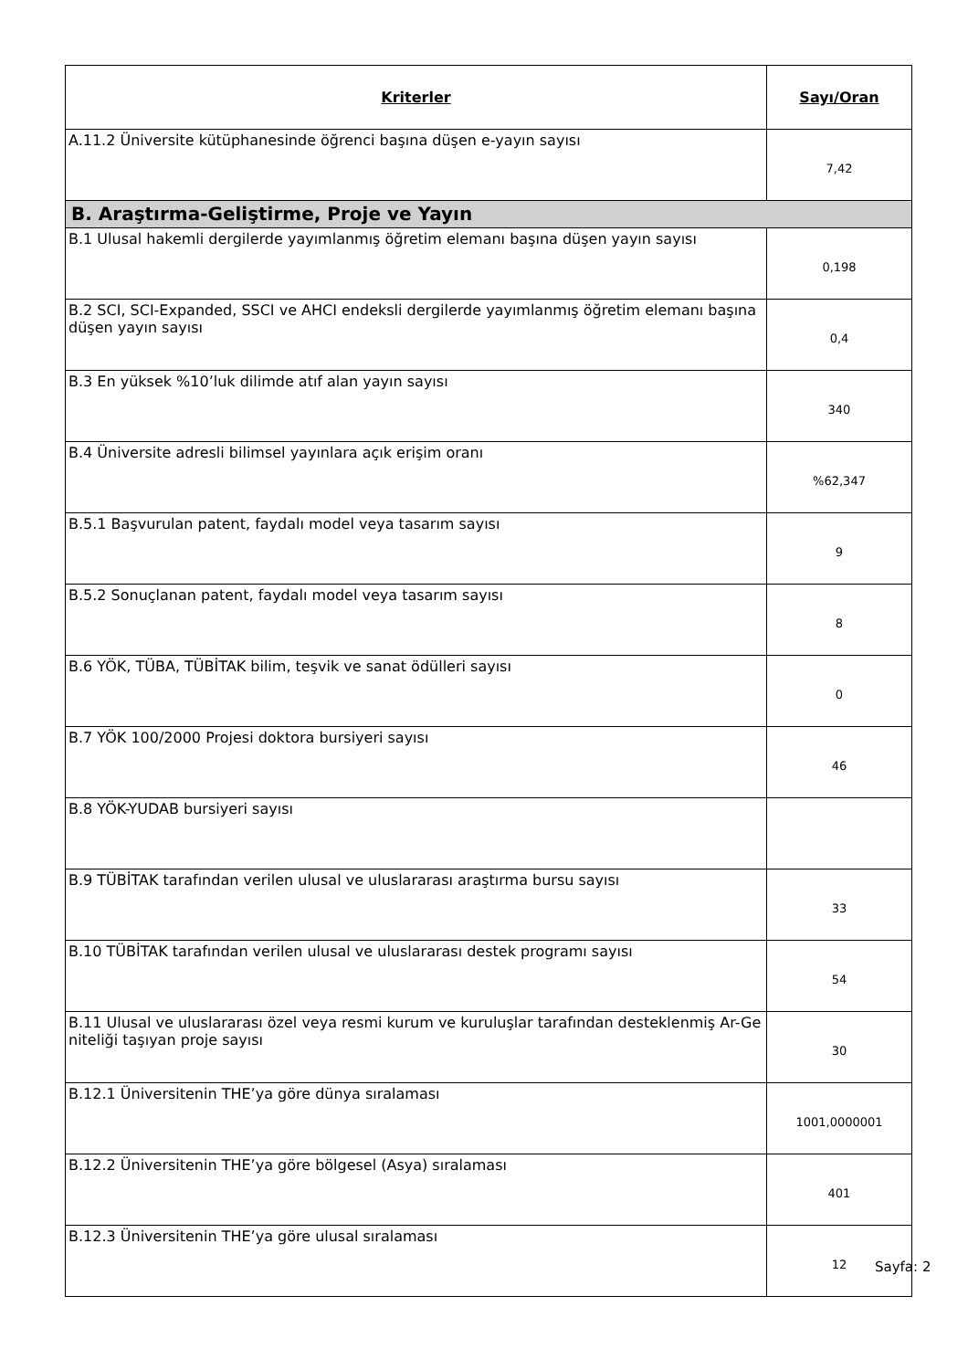| Kriterler | Sayı/Oran |
| --- | --- |
| A.11.2 Üniversite kütüphanesinde öğrenci başına düşen e-yayın sayısı | 7,42 |
| B. Araştırma-Geliştirme, Proje ve Yayın | |
| B.1 Ulusal hakemli dergilerde yayımlanmış öğretim elemanı başına düşen yayın sayısı | 0,198 |
| B.2 SCI, SCI-Expanded, SSCI ve AHCI endeksli dergilerde yayımlanmış öğretim elemanı başına düşen yayın sayısı | 0,4 |
| B.3 En yüksek %10’luk dilimde atıf alan yayın sayısı | 340 |
| B.4 Üniversite adresli bilimsel yayınlara açık erişim oranı | %62,347 |
| B.5.1 Başvurulan patent, faydalı model veya tasarım sayısı | 9 |
| B.5.2 Sonuçlanan patent, faydalı model veya tasarım sayısı | 8 |
| B.6 YÖK, TÜBA, TÜBİTAK bilim, teşvik ve sanat ödülleri sayısı | 0 |
| B.7 YÖK 100/2000 Projesi doktora bursiyeri sayısı | 46 |
| B.8 YÖK-YUDAB bursiyeri sayısı | |
| B.9 TÜBİTAK tarafından verilen ulusal ve uluslararası araştırma bursu sayısı | 33 |
| B.10 TÜBİTAK tarafından verilen ulusal ve uluslararası destek programı sayısı | 54 |
| B.11 Ulusal ve uluslararası özel veya resmi kurum ve kuruluşlar tarafından desteklenmiş Ar-Ge niteliği taşıyan proje sayısı | 30 |
| B.12.1 Üniversitenin THE’ya göre dünya sıralaması | 1001,0000001 |
| B.12.2 Üniversitenin THE’ya göre bölgesel (Asya) sıralaması | 401 |
| B.12.3 Üniversitenin THE’ya göre ulusal sıralaması | 12 |
Sayfa: 2